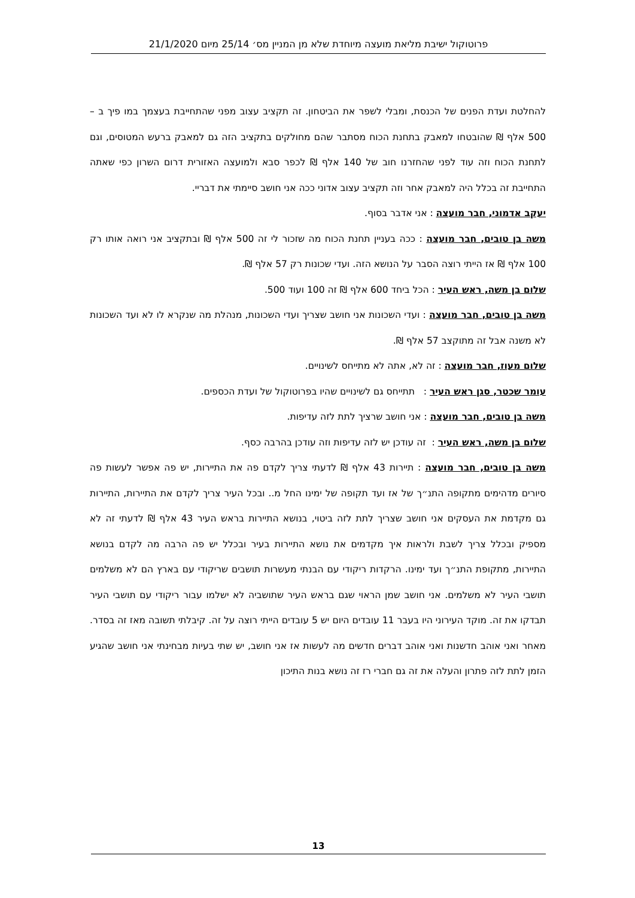פרוטוקול ישיבת מליאת מועצה מיוחדת שלא מן המניין מס׳ 25/14 מיום 21/1/2020
להחלטת ועדת הפנים של הכנסת, ומבלי לשפר את הביטחון. זה תקציב עצוב מפני שהתחייבת בעצמך במו פיך ב – 500 אלף ₪ שהובטחו למאבק בתחנת הכוח מסתבר שהם מחולקים בתקציב הזה גם למאבק ברעש המטוסים, וגם לתחנת הכוח וזה עוד לפני שהחזרנו חוב של 140 אלף ₪ לכפר סבא ולמועצה האזורית דרום השרון כפי שאתה התחייבת זה בכלל היה למאבק אחר וזה תקציב עצוב אדוני ככה אני חושב סיימתי את דבריי.
יעקב אדמוני, חבר מועצה : אני אדבר בסוף.
משה בן טובים, חבר מועצה : ככה בעניין תחנת הכוח מה שזכור לי זה 500 אלף ₪ ובתקציב אני רואה אותו רק 100 אלף ₪ אז הייתי רוצה הסבר על הנושא הזה. ועדי שכונות רק 57 אלף ₪.
שלום בן משה, ראש העיר : הכל ביחד 600 אלף ₪ זה 100 ועוד 500.
משה בן טובים, חבר מועצה : ועדי השכונות אני חושב שצריך ועדי השכונות, מנהלת מה שנקרא לו לא ועד השכונות לא משנה אבל זה מתוקצב 57 אלף ₪.
שלום מעוז, חבר מועצה : זה לא, אתה לא מתייחס לשינויים.
עומר שכטר, סגן ראש העיר : תתייחס גם לשינויים שהיו בפרוטוקול של ועדת הכספים.
משה בן טובים, חבר מועצה : אני חושב שרציך לתת לזה עדיפות.
שלום בן משה, ראש העיר : זה עודכן יש לזה עדיפות וזה עודכן בהרבה כסף.
משה בן טובים, חבר מועצה : תיירות 43 אלף ₪ לדעתי צריך לקדם פה את התיירות, יש פה אפשר לעשות פה סיורים מדהימים מתקופה התנ״ך של אז ועד תקופה של ימינו החל מ.. ובכל העיר צריך לקדם את התיירות, התיירות גם מקדמת את העסקים אני חושב שצריך לתת לזה ביטוי, בנושא התיירות בראש העיר 43 אלף ₪ לדעתי זה לא מספיק ובכלל צריך לשבת ולראות איך מקדמים את נושא התיירות בעיר ובכלל יש פה הרבה מה לקדם בנושא התיירות, מתקופת התנ״ך ועד ימינו. הרקדות ריקודי עם הבנתי מעשרות תושבים שריקודי עם בארץ הם לא משלמים תושבי העיר לא משלמים. אני חושב שמן הראוי שגם בראש העיר שתושביה לא ישלמו עבור ריקודי עם תושבי העיר תבדקו את זה. מוקד העירוני היו בעבר 11 עובדים היום יש 5 עובדים הייתי רוצה על זה. קיבלתי תשובה מאז זה בסדר. מאחר ואני אוהב חדשנות ואני אוהב דברים חדשים מה לעשות אז אני חושב, יש שתי בעיות מבחינתי אני חושב שהגיע הזמן לתת לזה פתרון והעלה את זה גם חברי רז זה נושא בנות התיכון
13